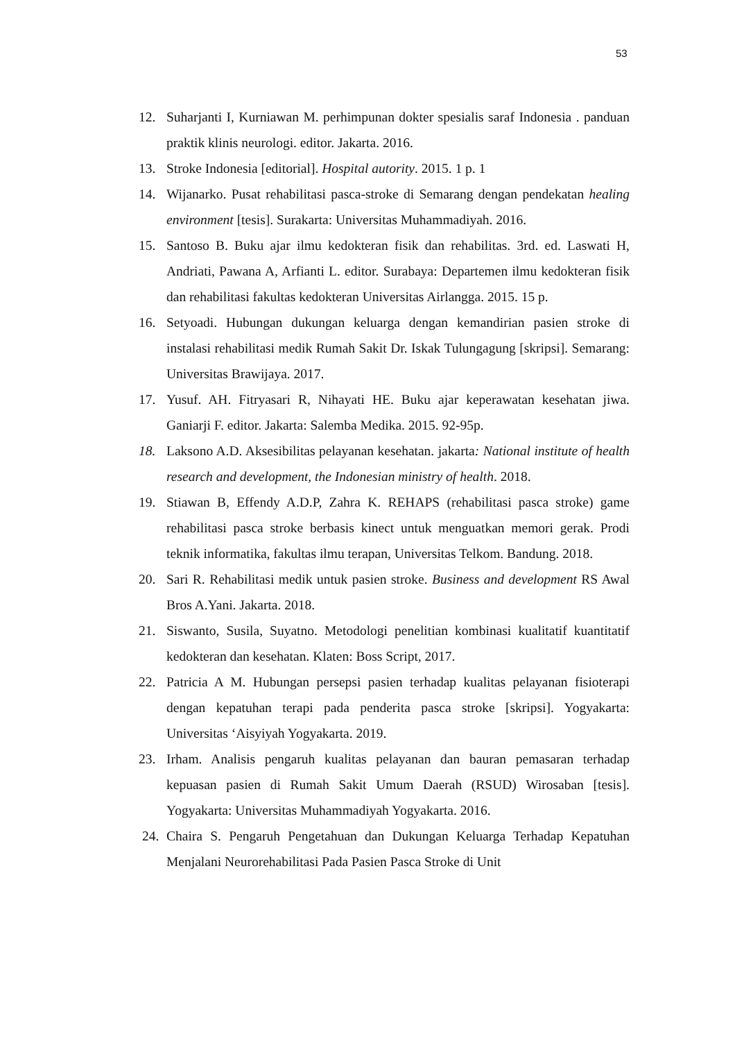53
12. Suharjanti I, Kurniawan M. perhimpunan dokter spesialis saraf Indonesia . panduan praktik klinis neurologi. editor. Jakarta. 2016.
13. Stroke Indonesia [editorial]. Hospital autority. 2015. 1 p. 1
14. Wijanarko. Pusat rehabilitasi pasca-stroke di Semarang dengan pendekatan healing environment [tesis]. Surakarta: Universitas Muhammadiyah. 2016.
15. Santoso B. Buku ajar ilmu kedokteran fisik dan rehabilitas. 3rd. ed. Laswati H, Andriati, Pawana A, Arfianti L. editor. Surabaya: Departemen ilmu kedokteran fisik dan rehabilitasi fakultas kedokteran Universitas Airlangga. 2015. 15 p.
16. Setyoadi. Hubungan dukungan keluarga dengan kemandirian pasien stroke di instalasi rehabilitasi medik Rumah Sakit Dr. Iskak Tulungagung [skripsi]. Semarang: Universitas Brawijaya. 2017.
17. Yusuf. AH. Fitryasari R, Nihayati HE. Buku ajar keperawatan kesehatan jiwa. Ganiarji F. editor. Jakarta: Salemba Medika. 2015. 92-95p.
18. Laksono A.D. Aksesibilitas pelayanan kesehatan. jakarta: National institute of health research and development, the Indonesian ministry of health. 2018.
19. Stiawan B, Effendy A.D.P, Zahra K. REHAPS (rehabilitasi pasca stroke) game rehabilitasi pasca stroke berbasis kinect untuk menguatkan memori gerak. Prodi teknik informatika, fakultas ilmu terapan, Universitas Telkom. Bandung. 2018.
20. Sari R. Rehabilitasi medik untuk pasien stroke. Business and development RS Awal Bros A.Yani. Jakarta. 2018.
21. Siswanto, Susila, Suyatno. Metodologi penelitian kombinasi kualitatif kuantitatif kedokteran dan kesehatan. Klaten: Boss Script, 2017.
22. Patricia A M. Hubungan persepsi pasien terhadap kualitas pelayanan fisioterapi dengan kepatuhan terapi pada penderita pasca stroke [skripsi]. Yogyakarta: Universitas ‘Aisyiyah Yogyakarta. 2019.
23. Irham. Analisis pengaruh kualitas pelayanan dan bauran pemasaran terhadap kepuasan pasien di Rumah Sakit Umum Daerah (RSUD) Wirosaban [tesis]. Yogyakarta: Universitas Muhammadiyah Yogyakarta. 2016.
24. Chaira S. Pengaruh Pengetahuan dan Dukungan Keluarga Terhadap Kepatuhan Menjalani Neurorehabilitasi Pada Pasien Pasca Stroke di Unit